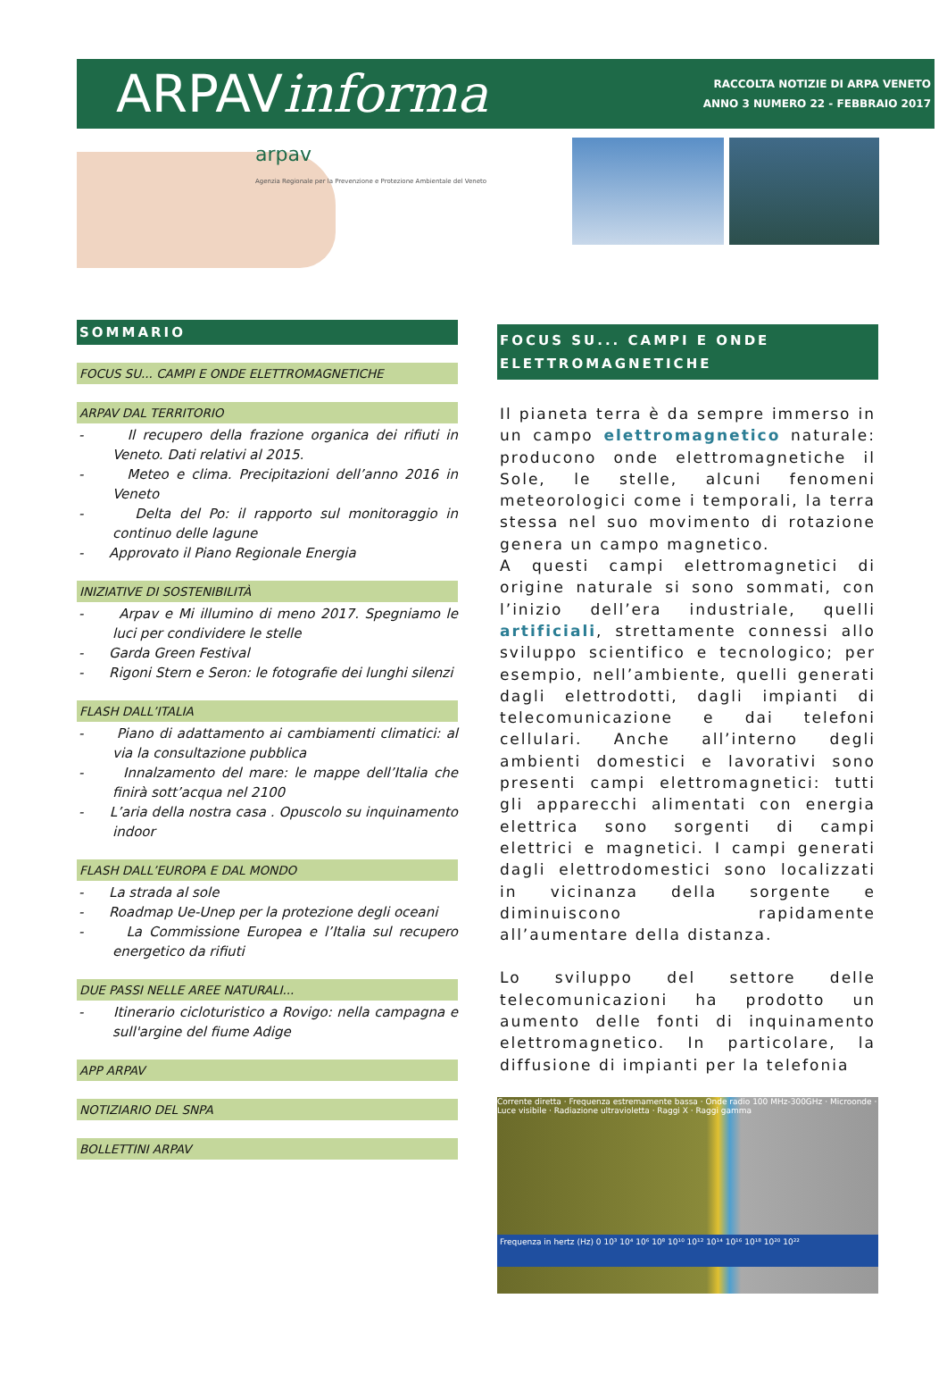ARPAVinforma
RACCOLTA NOTIZIE DI ARPA VENETO
ANNO 3 NUMERO 22 - FEBBRAIO 2017
arpav
Agenzia Regionale per la Prevenzione e Protezione Ambientale del Veneto
SOMMARIO
FOCUS SU... CAMPI E ONDE ELETTROMAGNETICHE
ARPAV DAL TERRITORIO
- Il recupero della frazione organica dei rifiuti in Veneto. Dati relativi al 2015.
- Meteo e clima. Precipitazioni dell’anno 2016 in Veneto
- Delta del Po: il rapporto sul monitoraggio in continuo delle lagune
- Approvato il Piano Regionale Energia
INIZIATIVE DI SOSTENIBILITÀ
- Arpav e Mi illumino di meno 2017. Spegniamo le luci per condividere le stelle
- Garda Green Festival
- Rigoni Stern e Seron: le fotografie dei lunghi silenzi
FLASH DALL’ITALIA
- Piano di adattamento ai cambiamenti climatici: al via la consultazione pubblica
- Innalzamento del mare: le mappe dell’Italia che finirà sott’acqua nel 2100
- L’aria della nostra casa . Opuscolo su inquinamento indoor
FLASH DALL’EUROPA E DAL MONDO
- La strada al sole
- Roadmap Ue-Unep per la protezione degli oceani
- La Commissione Europea e l’Italia sul recupero energetico da rifiuti
DUE PASSI NELLE AREE NATURALI...
- Itinerario cicloturistico a Rovigo: nella campagna e sull'argine del fiume Adige
APP ARPAV
NOTIZIARIO DEL SNPA
BOLLETTINI ARPAV
FOCUS SU... CAMPI E ONDE ELETTROMAGNETICHE
Il pianeta terra è da sempre immerso in un campo elettromagnetico naturale: producono onde elettromagnetiche il Sole, le stelle, alcuni fenomeni meteorologici come i temporali, la terra stessa nel suo movimento di rotazione genera un campo magnetico.
A questi campi elettromagnetici di origine naturale si sono sommati, con l’inizio dell’era industriale, quelli artificiali, strettamente connessi allo sviluppo scientifico e tecnologico; per esempio, nell’ambiente, quelli generati dagli elettrodotti, dagli impianti di telecomunicazione e dai telefoni cellulari. Anche all’interno degli ambienti domestici e lavorativi sono presenti campi elettromagnetici: tutti gli apparecchi alimentati con energia elettrica sono sorgenti di campi elettrici e magnetici. I campi generati dagli elettrodomestici sono localizzati in vicinanza della sorgente e diminuiscono rapidamente all’aumentare della distanza.
Lo sviluppo del settore delle telecomunicazioni ha prodotto un aumento delle fonti di inquinamento elettromagnetico. In particolare, la diffusione di impianti per la telefonia
Corrente diretta · Frequenza estremamente bassa · Onde radio 100 MHz-300GHz · Microonde · Luce visibile · Radiazione ultravioletta · Raggi X · Raggi gamma
Frequenza in hertz (Hz) 0 10³ 10⁴ 10⁶ 10⁸ 10¹⁰ 10¹² 10¹⁴ 10¹⁶ 10¹⁸ 10²⁰ 10²²